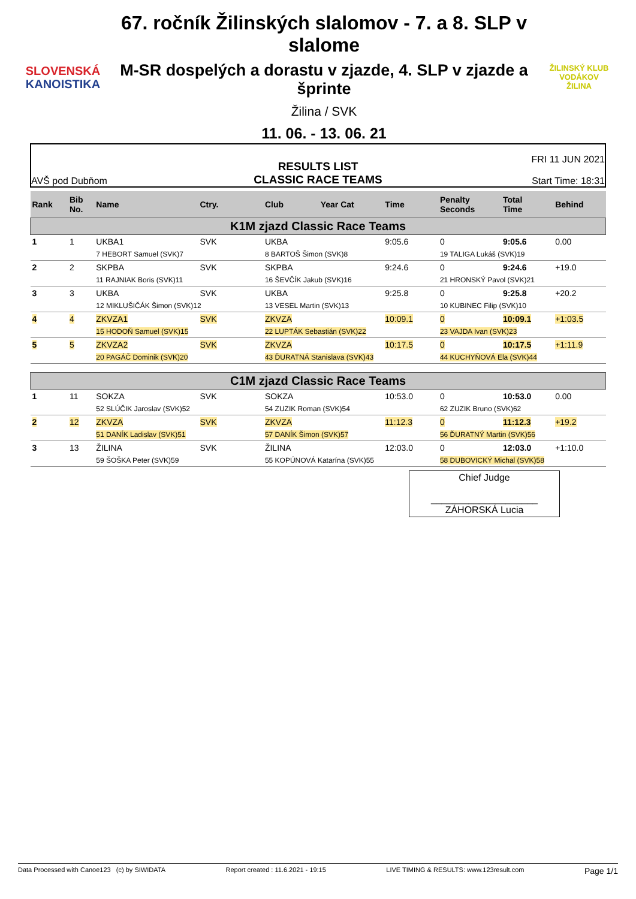SLOVENSKÁ
KANOISTIKA
67. ročník Žilinských slalomov - 7. a 8. SLP v slalome
M-SR dospelých a dorastu v zjazde, 4. SLP v zjazde a šprinte
Žilina / SVK
11. 06. - 13. 06. 21
ŽILINSKÝ KLUB VODÁKOV
ŽILINA
AVŠ pod Dubňom
RESULTS LIST
CLASSIC RACE TEAMS
FRI 11 JUN 2021
Start Time: 18:31
| Rank | Bib No. | Name | Ctry. | Club | Year Cat | Time | Penalty Seconds | Total Time | Behind |
| --- | --- | --- | --- | --- | --- | --- | --- | --- | --- |
| K1M zjazd Classic Race Teams | | | | | | | | | |
| 1 | 1 | UKBA1 | SVK | UKBA | | 9:05.6 | 0 | 9:05.6 | 0.00 |
| | | 7 HEBORT Samuel (SVK)7 | | 8 BARTOŠ Šimon (SVK)8 | | | 19 TALIGA Lukáš (SVK)19 | | |
| 2 | 2 | SKPBA | SVK | SKPBA | | 9:24.6 | 0 | 9:24.6 | +19.0 |
| | | 11 RAJNIAK Boris (SVK)11 | | 16 ŠEVČÍK Jakub (SVK)16 | | | 21 HRONSKÝ Pavol (SVK)21 | | |
| 3 | 3 | UKBA | SVK | UKBA | | 9:25.8 | 0 | 9:25.8 | +20.2 |
| | | 12 MIKLUŠIČÁK Šimon (SVK)12 | | 13 VESEL Martin (SVK)13 | | | 10 KUBINEC Filip (SVK)10 | | |
| 4 | 4 | ZKVZA1 | SVK | ZKVZA | | 10:09.1 | 0 | 10:09.1 | +1:03.5 |
| | | 15 HODOŇ Samuel (SVK)15 | | 22 LUPTÁK Sebastián (SVK)22 | | | 23 VAJDA Ivan (SVK)23 | | |
| 5 | 5 | ZKVZA2 | SVK | ZKVZA | | 10:17.5 | 0 | 10:17.5 | +1:11.9 |
| | | 20 PAGÁČ Dominik (SVK)20 | | 43 ĎURATNÁ Stanislava (SVK)43 | | | 44 KUCHYŇOVÁ Ela (SVK)44 | | |
| C1M zjazd Classic Race Teams | | | | | | | | | |
| 1 | 11 | SOKZA | SVK | SOKZA | | 10:53.0 | 0 | 10:53.0 | 0.00 |
| | | 52 SLÚČIK Jaroslav (SVK)52 | | 54 ZUZIK Roman (SVK)54 | | | 62 ZUZIK Bruno (SVK)62 | | |
| 2 | 12 | ZKVZA | SVK | ZKVZA | | 11:12.3 | 0 | 11:12.3 | +19.2 |
| | | 51 DANÍK Ladislav (SVK)51 | | 57 DANÍK Šimon (SVK)57 | | | 56 ĎURATNÝ Martin (SVK)56 | | |
| 3 | 13 | ŽILINA | SVK | ŽILINA | | 12:03.0 | 0 | 12:03.0 | +1:10.0 |
| | | 59 ŠOŠKA Peter (SVK)59 | | 55 KOPÚNOVÁ Katarína (SVK)55 | | | 58 DUBOVICKÝ Michal (SVK)58 | | |
Chief Judge
____________________
ZÁHORSKÁ Lucia
Data Processed with Canoe123 (c) by SIWIDATA Report created : 11.6.2021 - 19:15 LIVE TIMING & RESULTS: www.123result.com Page 1/1